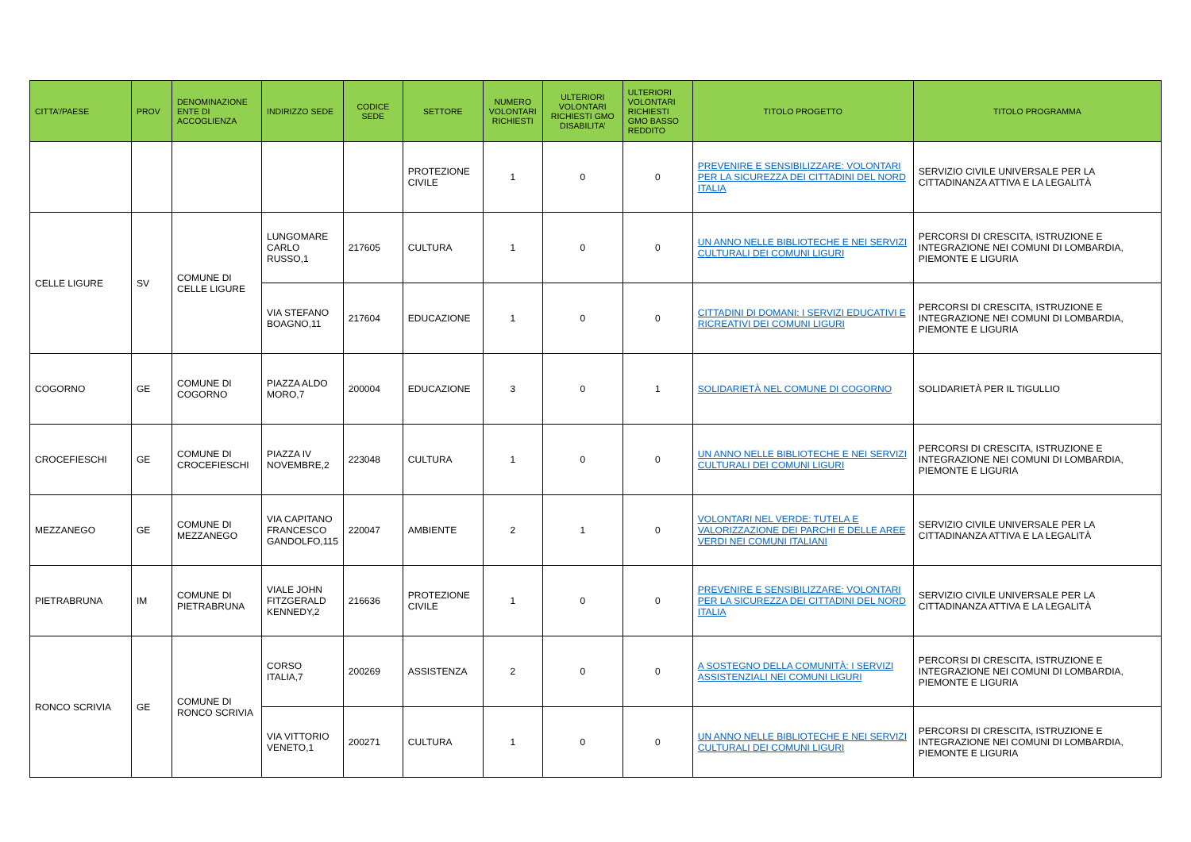| CITTA’/PAESE | PROV | DENOMINAZIONE ENTE DI ACCOGLIENZA | INDIRIZZO SEDE | CODICE SEDE | SETTORE | NUMERO VOLONTARI RICHIESTI | ULTERIORI VOLONTARI RICHIESTI GMO DISABILITA’ | ULTERIORI VOLONTARI RICHIESTI GMO BASSO REDDITO | TITOLO PROGETTO | TITOLO PROGRAMMA |
| --- | --- | --- | --- | --- | --- | --- | --- | --- | --- | --- |
| | | | | | PROTEZIONE CIVILE | 1 | 0 | 0 | PREVENIRE E SENSIBILIZZARE: VOLONTARI PER LA SICUREZZA DEI CITTADINI DEL NORD ITALIA | SERVIZIO CIVILE UNIVERSALE PER LA CITTADINANZA ATTIVA E LA LEGALITÀ |
| CELLE LIGURE | SV | COMUNE DI CELLE LIGURE | LUNGOMARE CARLO RUSSO,1 | 217605 | CULTURA | 1 | 0 | 0 | UN ANNO NELLE BIBLIOTECHE E NEI SERVIZI CULTURALI DEI COMUNI LIGURI | PERCORSI DI CRESCITA, ISTRUZIONE E INTEGRAZIONE NEI COMUNI DI LOMBARDIA, PIEMONTE E LIGURIA |
| | | | VIA STEFANO BOAGNO,11 | 217604 | EDUCAZIONE | 1 | 0 | 0 | CITTADINI DI DOMANI: I SERVIZI EDUCATIVI E RICREATIVI DEI COMUNI LIGURI | PERCORSI DI CRESCITA, ISTRUZIONE E INTEGRAZIONE NEI COMUNI DI LOMBARDIA, PIEMONTE E LIGURIA |
| COGORNO | GE | COMUNE DI COGORNO | PIAZZA ALDO MORO,7 | 200004 | EDUCAZIONE | 3 | 0 | 1 | SOLIDARIETÀ NEL COMUNE DI COGORNO | SOLIDARIETÀ PER IL TIGULLIO |
| CROCEFIESCHI | GE | COMUNE DI CROCEFIESCHI | PIAZZA IV NOVEMBRE,2 | 223048 | CULTURA | 1 | 0 | 0 | UN ANNO NELLE BIBLIOTECHE E NEI SERVIZI CULTURALI DEI COMUNI LIGURI | PERCORSI DI CRESCITA, ISTRUZIONE E INTEGRAZIONE NEI COMUNI DI LOMBARDIA, PIEMONTE E LIGURIA |
| MEZZANEGO | GE | COMUNE DI MEZZANEGO | VIA CAPITANO FRANCESCO GANDOLFO,115 | 220047 | AMBIENTE | 2 | 1 | 0 | VOLONTARI NEL VERDE: TUTELA E VALORIZZAZIONE DEI PARCHI E DELLE AREE VERDI NEI COMUNI ITALIANI | SERVIZIO CIVILE UNIVERSALE PER LA CITTADINANZA ATTIVA E LA LEGALITÀ |
| PIETRABRUNA | IM | COMUNE DI PIETRABRUNA | VIALE JOHN FITZGERALD KENNEDY,2 | 216636 | PROTEZIONE CIVILE | 1 | 0 | 0 | PREVENIRE E SENSIBILIZZARE: VOLONTARI PER LA SICUREZZA DEI CITTADINI DEL NORD ITALIA | SERVIZIO CIVILE UNIVERSALE PER LA CITTADINANZA ATTIVA E LA LEGALITÀ |
| RONCO SCRIVIA | GE | COMUNE DI RONCO SCRIVIA | CORSO ITALIA,7 | 200269 | ASSISTENZA | 2 | 0 | 0 | A SOSTEGNO DELLA COMUNITÀ: I SERVIZI ASSISTENZIALI NEI COMUNI LIGURI | PERCORSI DI CRESCITA, ISTRUZIONE E INTEGRAZIONE NEI COMUNI DI LOMBARDIA, PIEMONTE E LIGURIA |
| | | | VIA VITTORIO VENETO,1 | 200271 | CULTURA | 1 | 0 | 0 | UN ANNO NELLE BIBLIOTECHE E NEI SERVIZI CULTURALI DEI COMUNI LIGURI | PERCORSI DI CRESCITA, ISTRUZIONE E INTEGRAZIONE NEI COMUNI DI LOMBARDIA, PIEMONTE E LIGURIA |